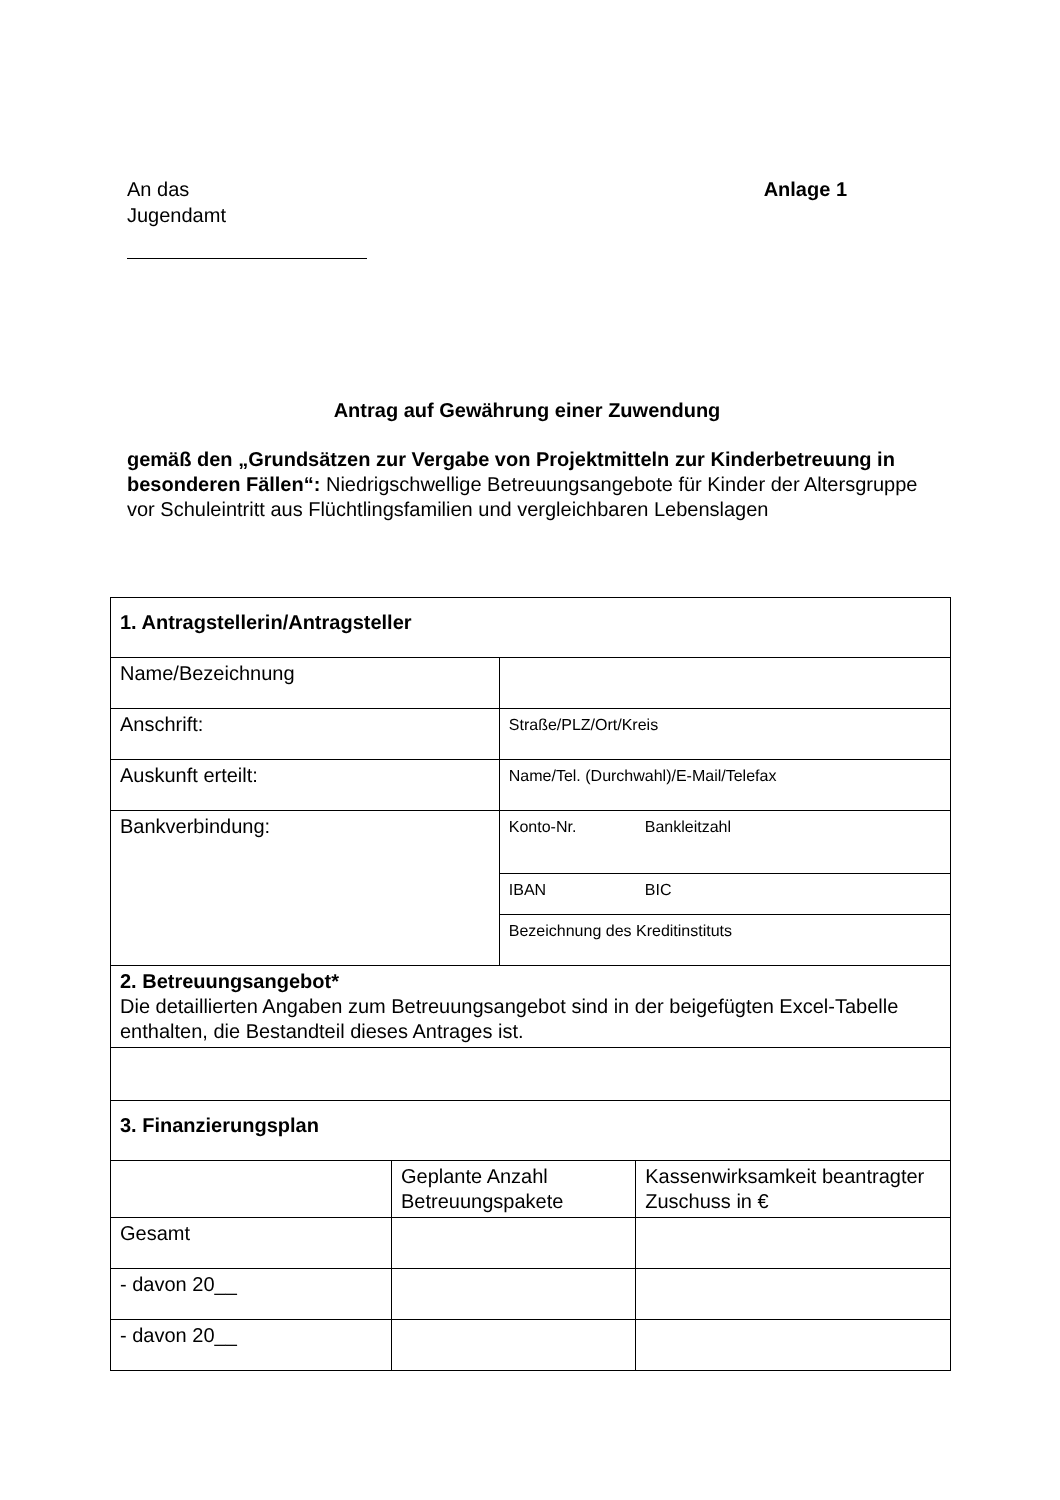Anlage 1 An das
Jugendamt
Antrag auf Gewährung einer Zuwendung
gemäß den „Grundsätzen zur Vergabe von Projektmitteln zur Kinderbetreuung in besonderen Fällen“: Niedrigschwellige Betreuungsangebote für Kinder der Altersgruppe vor Schuleintritt aus Flüchtlingsfamilien und vergleichbaren Lebenslagen
| 1. Antragstellerin/Antragsteller | | | |
| Name/Bezeichnung | | | |
| Anschrift: | | Straße/PLZ/Ort/Kreis | |
| Auskunft erteilt: | | Name/Tel. (Durchwahl)/E-Mail/Telefax | |
| Bankverbindung: | | Konto-Nr. | Bankleitzahl |
| | | IBAN | BIC |
| | | Bezeichnung des Kreditinstituts | |
| 2. Betreuungsangebot* Die detaillierten Angaben zum Betreuungsangebot sind in der beigefügten Excel-Tabelle enthalten, die Bestandteil dieses Antrages ist. | | | |
| 3. Finanzierungsplan | | | |
| | Geplante Anzahl Betreuungspakete | | Kassenwirksamkeit beantragter Zuschuss in € |
| Gesamt | | | |
| - davon 20__ | | | |
| - davon 20__ | | | |